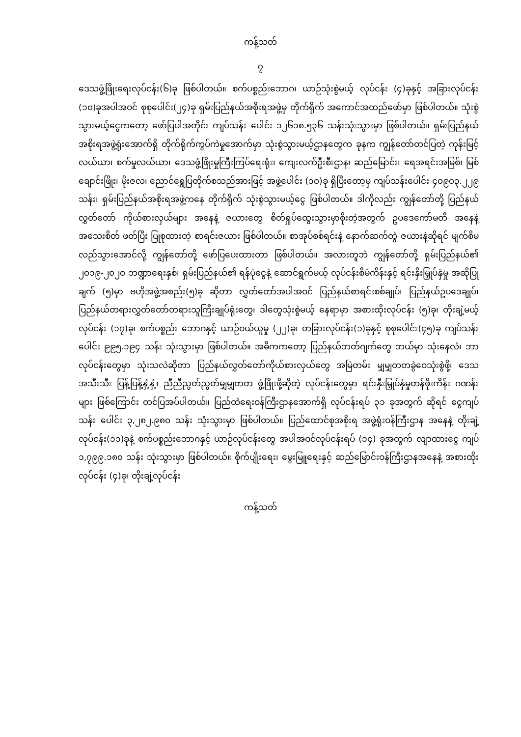ကန့်သတ်
၇
ဒေသဖွံ့ဖြိုးရေးလုပ်ငန်း(၆)ခု ဖြစ်ပါတယ်။ စက်ပစ္စည်းဘောဂ၊ ယာဉ်သုံးစွဲမယ့် လုပ်ငန်း (၄)ခုနှင့် အခြားလုပ်ငန်း (၁၀)ခုအပါအဝင် စုစုပေါင်း(၂၄)ခု ရှမ်းပြည်နယ်အစိုးရအဖွဲ့မှ တိုက်ရိုက် အကောင်အထည်ဖော်မှာ ဖြစ်ပါတယ်။ သုံးစွဲသွားမယ့်ငွေကတော့ ဖော်ပြပါအတိုင်း ကျပ်သန်း ပေါင်း ၁၂၆၁၈.၅၃၆ သန်းသုံးသွားမှာ ဖြစ်ပါတယ်။ ရှမ်းပြည်နယ်အစိုးရအဖွဲ့ရုံးအောက်ရှိ တိုက်ရိုက်ကွပ်ကဲမှုအောက်မှာ သုံးစွဲသွားမယ့်ဌာနတွေက ခုနက ကျွန်တော်တင်ပြတဲ့ ကုန်းမြင့် လယ်ယာ၊ စက်မှုလယ်ယာ၊ ဒေသဖွံ့ဖြိုးမှုကြီးကြပ်ရေးရုံး၊ ကျေးလက်ဦးစီးဌာန၊ ဆည်မြောင်း၊ ရေအရင်းအမြစ်၊ မြစ်ချောင်းဖြိုး၊ မိုးဇလ၊ ညောင်ရွှေပြတိုက်စသည်အားဖြင့် အဖွဲ့ပေါင်း (၁၀)ခု ရှိပြီးတော့မှ ကျပ်သန်းပေါင်း ၄၀၉၀၃.၂၂၉ သန်း၊ ရှမ်းပြည်နယ်အစိုးရအဖွဲ့ကနေ တိုက်ရိုက် သုံးစွဲသွားမယ့်ငွေ ဖြစ်ပါတယ်။ ဒါကိုလည်း ကျွန်တော်တို့ ပြည်နယ်လွှတ်တော် ကိုယ်စားလှယ်များ အနေနဲ့ ဇယားတွေ စိတ်ရှုပ်ထွေးသွားမှာစိုးတဲ့အတွက် ဥပဒေကော်မတီ အနေနဲ့ အသေးစိတ် ဖတ်ပြီး ပြုစုထားတဲ့ စာရင်းဇယား ဖြစ်ပါတယ်။ စာအုပ်စစ်ရင်းနဲ့ နောက်ဆက်တွဲ ဇယားနဲ့ဆိုရင် မျက်စိမလည်သွားအောင်လို့ ကျွန်တော်တို့ ဖော်ပြပေးထားတာ ဖြစ်ပါတယ်။ အလားတူဘဲ ကျွန်တော်တို့ ရှမ်းပြည်နယ်၏ ၂၀၁၉-၂၀၂၀ ဘဏ္ဍာရေးနှစ်၊ ရှမ်းပြည်နယ်၏ ရန်ပုံငွေနဲ့ ဆောင်ရွက်မယ့် လုပ်ငန်းစီမံကိန်းနှင့် ရင်းနှီးမြှုပ်နှံမှု အဆိုပြုချက် (၅)မှာ ဗဟိုအဖွဲ့အစည်း(၅)ခု ဆိုတာ လွှတ်တော်အပါအဝင် ပြည်နယ်စာရင်းစစ်ချုပ်၊ ပြည်နယ်ဥပဒေချုပ်၊ ပြည်နယ်တရားလွှတ်တော်တရားသူကြီးချုပ်ရုံးတွေ၊ ဒါတွေသုံးစွဲမယ့် နေရာမှာ အစားထိုးလုပ်ငန်း (၅)ခု၊ တိုးချဲ့မယ့် လုပ်ငန်း (၁၇)ခု၊ စက်ပစ္စည်း ဘောဂနှင့် ယာဉ်ဝယ်ယူမှု (၂၂)ခု၊ တခြားလုပ်ငန်း(၁)ခုနှင့် စုစုပေါင်း(၄၅)ခု ကျပ်သန်းပေါင်း ၉၉၅.၁၉၄ သန်း သုံးသွားမှာ ဖြစ်ပါတယ်။ အဓိကကတော့ ပြည်နယ်ဘတ်ဂျက်တွေ ဘယ်မှာ သုံးနေလဲ၊ ဘာလုပ်ငန်းတွေမှာ သုံးသလဲဆိုတာ ပြည်နယ်လွှတ်တော်ကိုယ်စားလှယ်တွေ အမြဲတမ်း မျှမျှတတခွဲဝေသုံးစွဲဖို့၊ ဒေသအသီးသီး ပြန့်ပြန့်နှံ့နှံ့၊ ညီညီညွတ်ညွတ်မျှမျှတတ ဖွံ့ဖြိုးဖို့ဆိုတဲ့ လုပ်ငန်းတွေမှာ ရင်းနှီးမြှုပ်နှံမှုတန်ဖိုးကိန်း ဂဏန်းများ ဖြစ်ကြောင်း တင်ပြအပ်ပါတယ်။ ပြည်ထဲရေးဝန်ကြီးဌာနအောက်ရှိ လုပ်ငန်းရပ် ၃၁ ခုအတွက် ဆိုရင် ငွေကျပ်သန်း ပေါင်း ၃,၂၈၂.၉၈၀ သန်း သုံးသွားမှာ ဖြစ်ပါတယ်။ ပြည်ထောင်စုအစိုးရ အဖွဲ့ရုံးဝန်ကြီးဌာန အနေနဲ့ တိုးချဲ့လုပ်ငန်း(၁၁)ခုနဲ့ စက်ပစ္စည်းဘောဂနှင့် ယာဉ်လုပ်ငန်းတွေ အပါအဝင်လုပ်ငန်းရပ် (၁၄) ခုအတွက် လျာထားငွေ ကျပ် ၁,၇၉၉.၁၈၀ သန်း သုံးသွားမှာ ဖြစ်ပါတယ်။ စိုက်ပျိုးရေး၊ မွေးမြူရေးနှင့် ဆည်မြောင်းဝန်ကြီးဌာနအနေနဲ့ အစားထိုးလုပ်ငန်း (၄)ခု၊ တိုးချဲ့လုပ်ငန်း
ကန့်သတ်